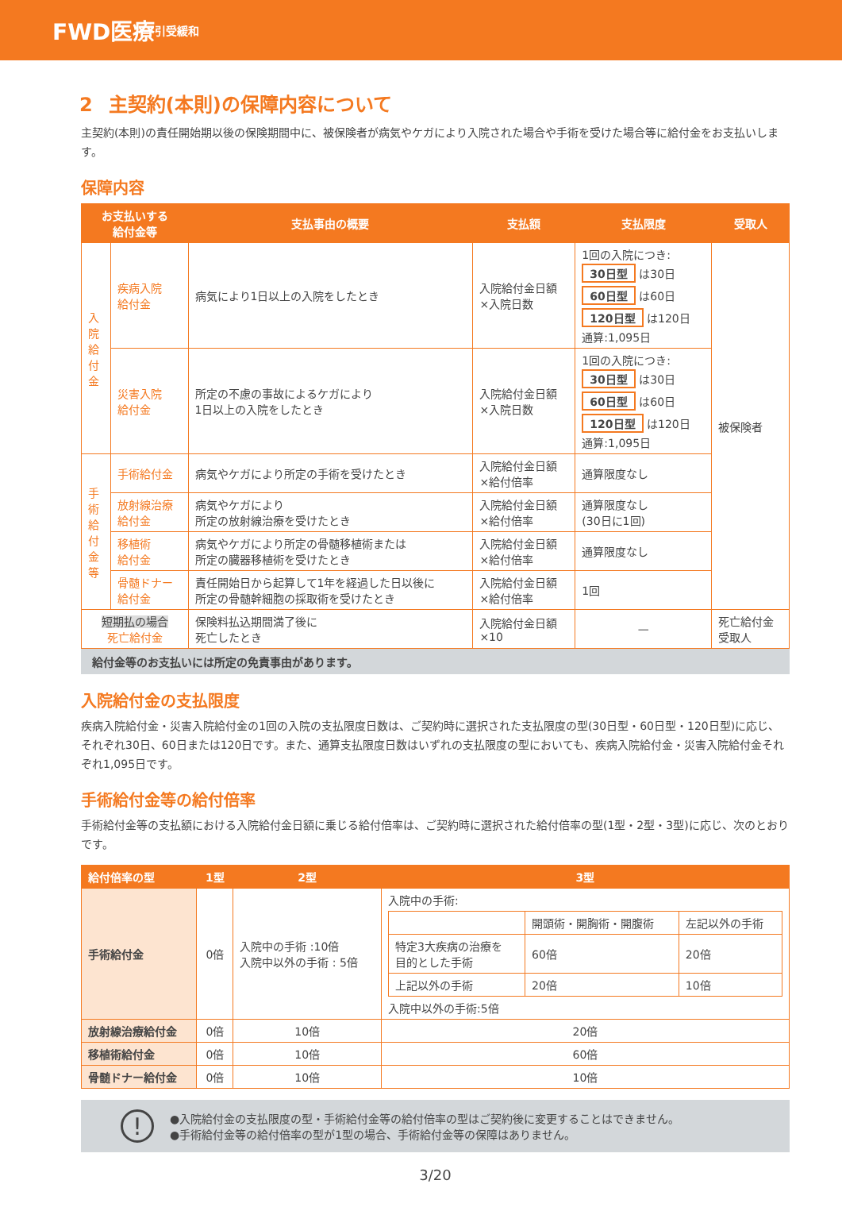FWD医療 引受緩和
2 主契約(本則)の保障内容について
主契約(本則)の責任開始期以後の保険期間中に、被保険者が病気やケガにより入院された場合や手術を受けた場合等に給付金をお支払いします。
保障内容
| お支払いする 給付金等 | | 支払事由の概要 | 支払額 | 支払限度 | 受取人 |
| --- | --- | --- | --- | --- | --- |
| 入院給付金 | 疾病入院 給付金 | 病気により1日以上の入院をしたとき | 入院給付金日額 ×入院日数 | 1回の入院につき: 30日型 は30日 60日型 は60日 120日型 は120日 通算:1,095日 | 被保険者 |
| | 災害入院 給付金 | 所定の不慮の事故によるケガにより 1日以上の入院をしたとき | 入院給付金日額 ×入院日数 | 1回の入院につき: 30日型 は30日 60日型 は60日 120日型 は120日 通算:1,095日 | |
| 手術給付金等 | 手術給付金 | 病気やケガにより所定の手術を受けたとき | 入院給付金日額 ×給付倍率 | 通算限度なし | |
| | 放射線治療 給付金 | 病気やケガにより 所定の放射線治療を受けたとき | 入院給付金日額 ×給付倍率 | 通算限度なし (30日に1回) | |
| | 移植術 給付金 | 病気やケガにより所定の骨髄移植術または 所定の臓器移植術を受けたとき | 入院給付金日額 ×給付倍率 | 通算限度なし | |
| | 骨髄ドナー 給付金 | 責任開始日から起算して1年を経過した日以後に 所定の骨髄幹細胞の採取術を受けたとき | 入院給付金日額 ×給付倍率 | 1回 | |
| 短期払の場合 死亡給付金 | | 保険料払込期間満了後に 死亡したとき | 入院給付金日額 ×10 | — | 死亡給付金 受取人 |
給付金等のお支払いには所定の免責事由があります。
入院給付金の支払限度
疾病入院給付金・災害入院給付金の1回の入院の支払限度日数は、ご契約時に選択された支払限度の型(30日型・60日型・120日型)に応じ、それぞれ30日、60日または120日です。また、通算支払限度日数はいずれの支払限度の型においても、疾病入院給付金・災害入院給付金それぞれ1,095日です。
手術給付金等の給付倍率
手術給付金等の支払額における入院給付金日額に乗じる給付倍率は、ご契約時に選択された給付倍率の型(1型・2型・3型)に応じ、次のとおりです。
| 給付倍率の型 | 1型 | 2型 | 3型 |
| --- | --- | --- | --- |
| 手術給付金 | 0倍 | 入院中の手術 :10倍 入院中以外の手術 : 5倍 | 入院中の手術: / / 開頭術・開胸術・開腹術 / 左記以外の手術 / / 特定3大疾病の治療を 目的とした手術 / 60倍 / 20倍 / / 上記以外の手術 / 20倍 / 10倍 / 入院中以外の手術:5倍 |
| 放射線治療給付金 | 0倍 | 10倍 | 20倍 |
| 移植術給付金 | 0倍 | 10倍 | 60倍 |
| 骨髄ドナー給付金 | 0倍 | 10倍 | 10倍 |
!
●入院給付金の支払限度の型・手術給付金等の給付倍率の型はご契約後に変更することはできません。
●手術給付金等の給付倍率の型が1型の場合、手術給付金等の保障はありません。
3/20